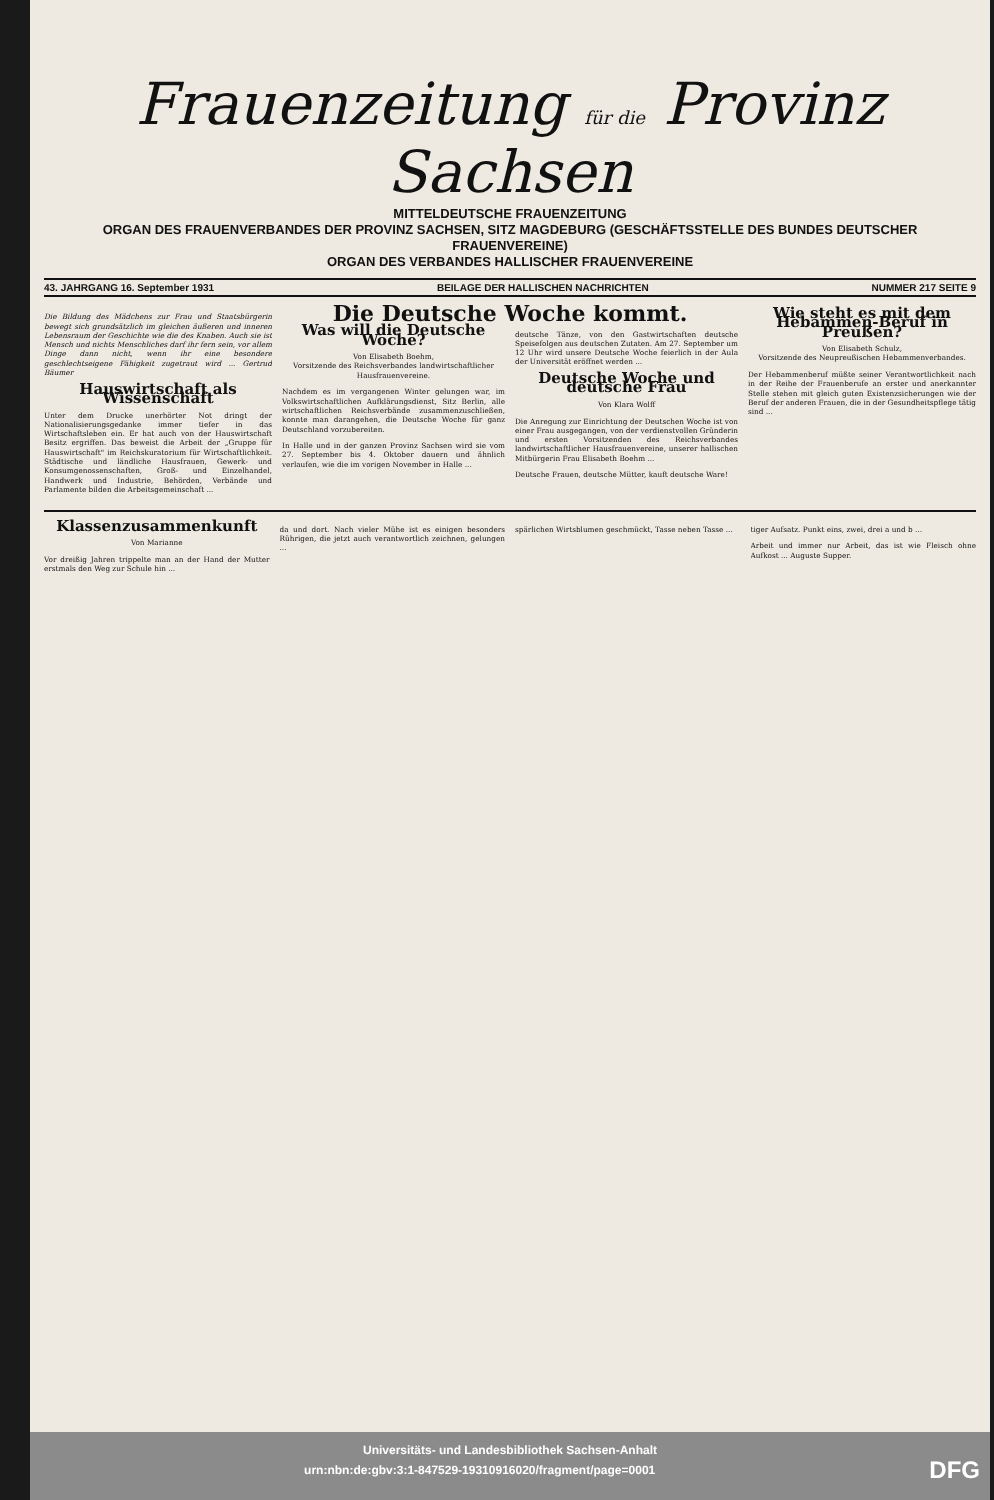Frauenzeitung für die Provinz Sachsen
MITTELDEUTSCHE FRAUENZEITUNG
ORGAN DES FRAUENVERBANDES DER PROVINZ SACHSEN, SITZ MAGDEBURG (GESCHÄFTSSTELLE DES BUNDES DEUTSCHER FRAUENVEREINE)
ORGAN DES VERBANDES HALLISCHER FRAUENVEREINE
43. JAHRGANG 16. September 1931 BEILAGE DER HALLISCHEN NACHRICHTEN NUMMER 217 SEITE 9
Die Bildung des Mädchens zur Frau und Staatsbürgerin bewegt sich grundsätzlich im gleichen äußeren und inneren Lebensraum der Geschichte wie die des Knaben. Auch sie ist Mensch und nichts Menschliches darf ihr fern sein, vor allem Dinge dann nicht, wenn ihr eine besondere geschlechtseigene Fähigkeit zugetraut wird ... Gertrud Bäumer
Hauswirtschaft als Wissenschaft
Unter dem Drucke unerhörter Not dringt der Nationalisierungsgedanke immer tiefer in das Wirtschaftsleben ein. Er hat auch von der Hauswirtschaft Besitz ergriffen. Das beweist die Arbeit der „Gruppe für Hauswirtschaft" im Reichskuratorium für Wirtschaftlichkeit. Städtische und ländliche Hausfrauen, Gewerk- und Konsumgenossenschaften, Groß- und Einzelhandel, Handwerk und Industrie, Behörden, Verbände und Parlamente bilden die Arbeitsgemeinschaft ...
Die Deutsche Woche kommt.
Was will die Deutsche Woche?
Von Elisabeth Boehm,
Vorsitzende des Reichsverbandes landwirtschaftlicher Hausfrauenvereine.
Nachdem es im vergangenen Winter gelungen war, im Volkswirtschaftlichen Aufklärungsdienst, Sitz Berlin, alle wirtschaftlichen Reichsverbände zusammenzuschließen, konnte man darangehen, die Deutsche Woche für ganz Deutschland vorzubereiten.
In Halle und in der ganzen Provinz Sachsen wird sie vom 27. September bis 4. Oktober dauern und ähnlich verlaufen, wie die im vorigen November in Halle ...
deutsche Tänze, von den Gastwirtschaften deutsche Speisefolgen aus deutschen Zutaten. Am 27. September um 12 Uhr wird unsere Deutsche Woche feierlich in der Aula der Universität eröffnet werden ...
Deutsche Woche und deutsche Frau
Von Klara Wolff
Die Anregung zur Einrichtung der Deutschen Woche ist von einer Frau ausgegangen, von der verdienstvollen Gründerin und ersten Vorsitzenden des Reichsverbandes landwirtschaftlicher Hausfrauenvereine, unserer hallischen Mitbürgerin Frau Elisabeth Boehm ...
Deutsche Frauen, deutsche Mütter, kauft deutsche Ware!
Wie steht es mit dem Hebammen-Beruf in Preußen?
Von Elisabeth Schulz,
Vorsitzende des Neupreußischen Hebammenverbandes.
Der Hebammenberuf müßte seiner Verantwortlichkeit nach in der Reihe der Frauenberufe an erster und anerkannter Stelle stehen mit gleich guten Existenzsicherungen wie der Beruf der anderen Frauen, die in der Gesundheitspflege tätig sind ...
Klassenzusammenkunft
Von Marianne
Vor dreißig Jahren trippelte man an der Hand der Mutter erstmals den Weg zur Schule hin ...
da und dort. Nach vieler Mühe ist es einigen besonders Rührigen, die jetzt auch verantwortlich zeichnen, gelungen ...
spärlichen Wirtsblumen geschmückt, Tasse neben Tasse ...
tiger Aufsatz. Punkt eins, zwei, drei a und b ...
Arbeit und immer nur Arbeit, das ist wie Fleisch ohne Aufkost ... Auguste Supper.
Universitäts- und Landesbibliothek Sachsen-Anhalt
urn:nbn:de:gbv:3:1-847529-19310916020/fragment/page=0001 DFG